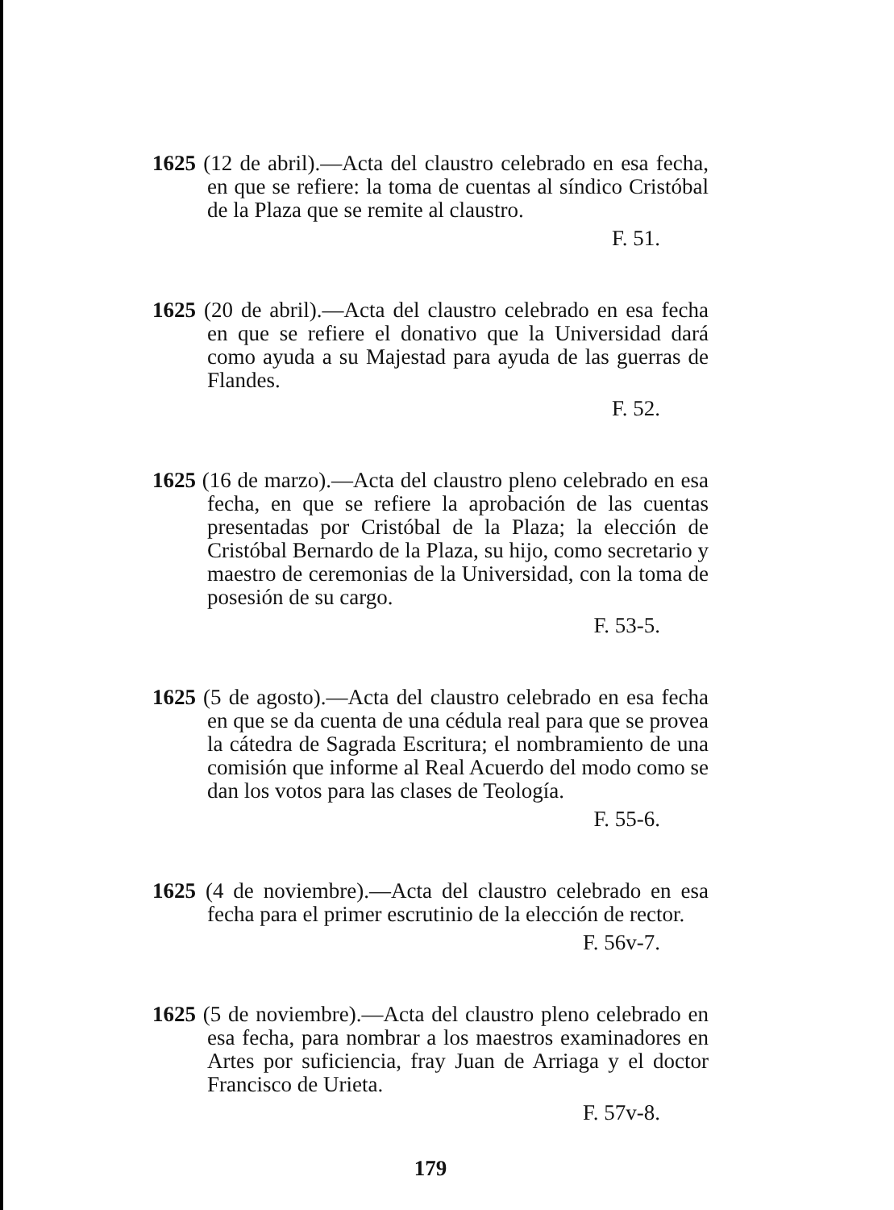1625 (12 de abril).—Acta del claustro celebrado en esa fecha, en que se refiere: la toma de cuentas al síndico Cristóbal de la Plaza que se remite al claustro.
F. 51.
1625 (20 de abril).—Acta del claustro celebrado en esa fecha en que se refiere el donativo que la Universidad dará como ayuda a su Majestad para ayuda de las guerras de Flandes.
F. 52.
1625 (16 de marzo).—Acta del claustro pleno celebrado en esa fecha, en que se refiere la aprobación de las cuentas presentadas por Cristóbal de la Plaza; la elección de Cristóbal Bernardo de la Plaza, su hijo, como secretario y maestro de ceremonias de la Universidad, con la toma de posesión de su cargo.
F. 53-5.
1625 (5 de agosto).—Acta del claustro celebrado en esa fecha en que se da cuenta de una cédula real para que se provea la cátedra de Sagrada Escritura; el nombramiento de una comisión que informe al Real Acuerdo del modo como se dan los votos para las clases de Teología.
F. 55-6.
1625 (4 de noviembre).—Acta del claustro celebrado en esa fecha para el primer escrutinio de la elección de rector.
F. 56v-7.
1625 (5 de noviembre).—Acta del claustro pleno celebrado en esa fecha, para nombrar a los maestros examinadores en Artes por suficiencia, fray Juan de Arriaga y el doctor Francisco de Urieta.
F. 57v-8.
179